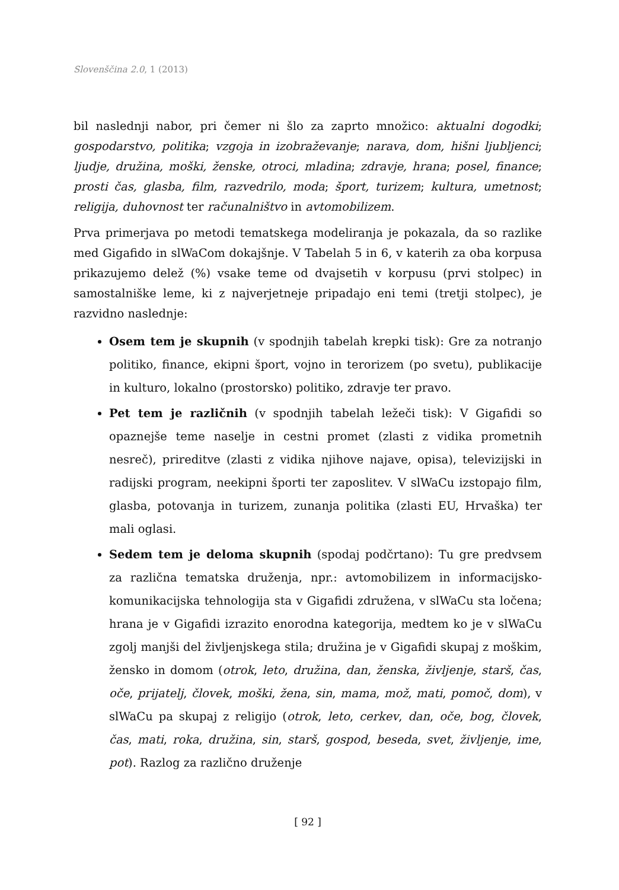Slovenščina 2.0, 1 (2013)
bil naslednji nabor, pri čemer ni šlo za zaprto množico: aktualni dogodki; gospodarstvo, politika; vzgoja in izobraževanje; narava, dom, hišni ljubljenci; ljudje, družina, moški, ženske, otroci, mladina; zdravje, hrana; posel, finance; prosti čas, glasba, film, razvedrilo, moda; šport, turizem; kultura, umetnost; religija, duhovnost ter računalništvo in avtomobilizem.
Prva primerjava po metodi tematskega modeliranja je pokazala, da so razlike med Gigafido in slWaCom dokajšnje. V Tabelah 5 in 6, v katerih za oba korpusa prikazujemo delež (%) vsake teme od dvajsetih v korpusu (prvi stolpec) in samostalniške leme, ki z najverjetneje pripadajo eni temi (tretji stolpec), je razvidno naslednje:
Osem tem je skupnih (v spodnjih tabelah krepki tisk): Gre za notranjo politiko, finance, ekipni šport, vojno in terorizem (po svetu), publikacije in kulturo, lokalno (prostorsko) politiko, zdravje ter pravo.
Pet tem je različnih (v spodnjih tabelah ležeči tisk): V Gigafidi so opaznejše teme naselje in cestni promet (zlasti z vidika prometnih nesreč), prireditve (zlasti z vidika njihove najave, opisa), televizijski in radijski program, neekipni športi ter zaposlitev. V slWaCu izstopajo film, glasba, potovanja in turizem, zunanja politika (zlasti EU, Hrvaška) ter mali oglasi.
Sedem tem je deloma skupnih (spodaj podčrtano): Tu gre predvsem za različna tematska druženja, npr.: avtomobilizem in informacijsko-komunikacijska tehnologija sta v Gigafidi združena, v slWaCu sta ločena; hrana je v Gigafidi izrazito enorodna kategorija, medtem ko je v slWaCu zgolj manjši del življenjskega stila; družina je v Gigafidi skupaj z moškim, žensko in domom (otrok, leto, družina, dan, ženska, življenje, starš, čas, oče, prijatelj, človek, moški, žena, sin, mama, mož, mati, pomoč, dom), v slWaCu pa skupaj z religijo (otrok, leto, cerkev, dan, oče, bog, človek, čas, mati, roka, družina, sin, starš, gospod, beseda, svet, življenje, ime, pot). Razlog za različno druženje
[ 92 ]